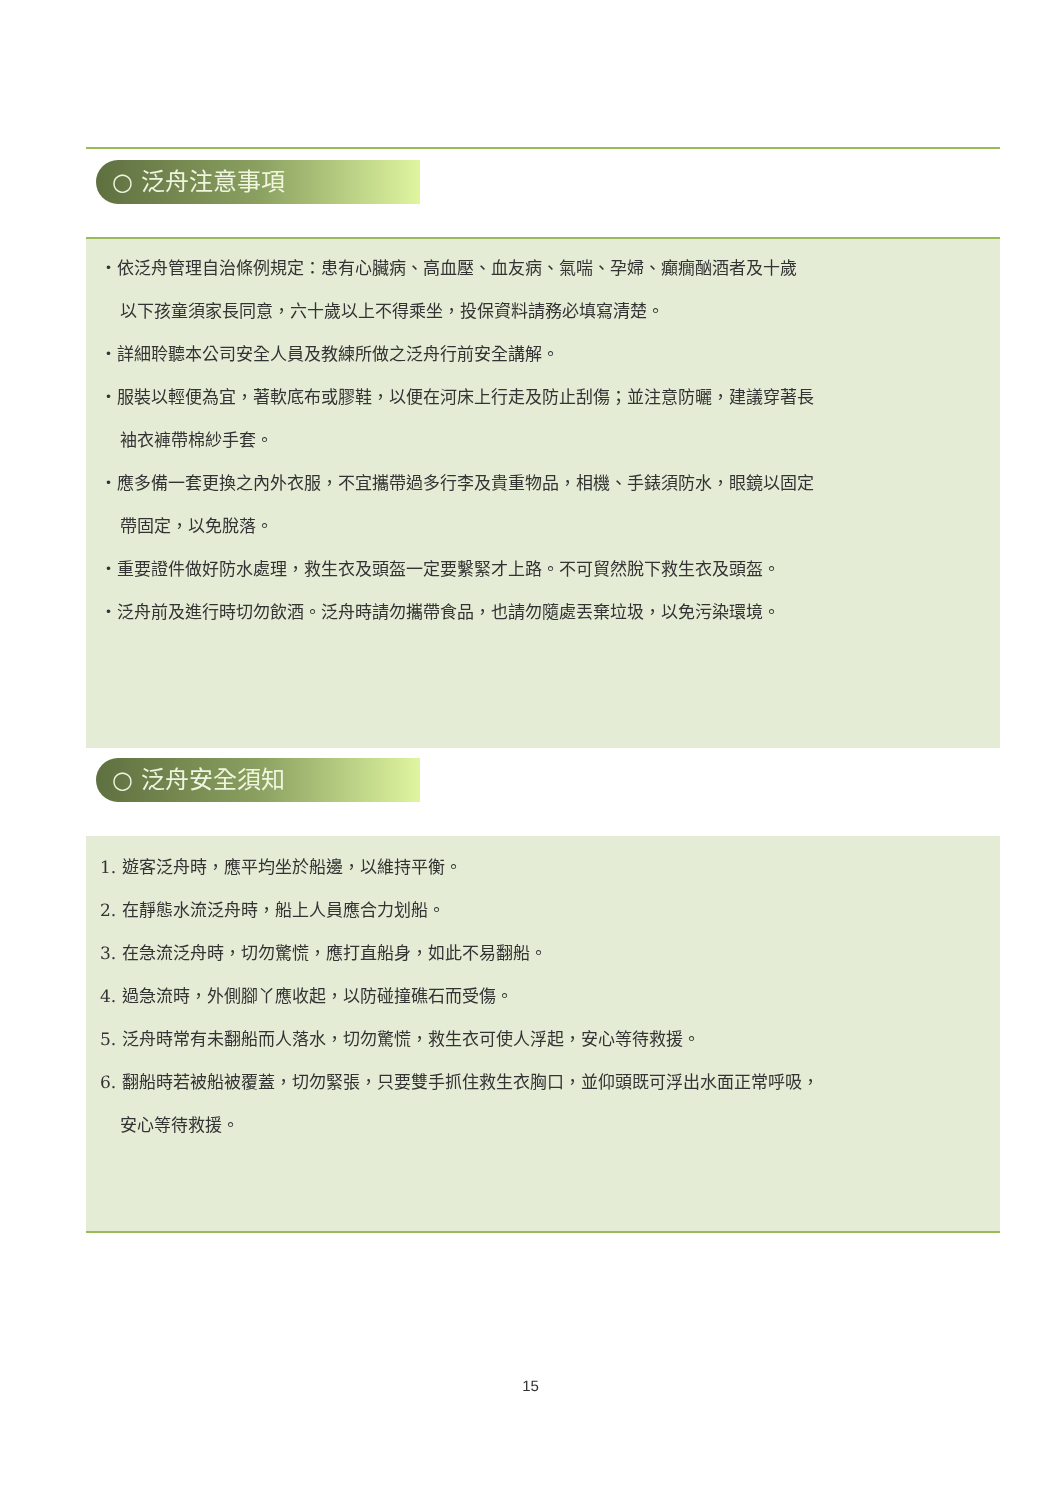○ 泛舟注意事項
・依泛舟管理自治條例規定：患有心臟病、高血壓、血友病、氣喘、孕婦、癲癇酗酒者及十歲
以下孩童須家長同意，六十歲以上不得乘坐，投保資料請務必填寫清楚。
・詳細聆聽本公司安全人員及教練所做之泛舟行前安全講解。
・服裝以輕便為宜，著軟底布或膠鞋，以便在河床上行走及防止刮傷；並注意防曬，建議穿著長
袖衣褲帶棉紗手套。
・應多備一套更換之內外衣服，不宜攜帶過多行李及貴重物品，相機、手錶須防水，眼鏡以固定
帶固定，以免脫落。
・重要證件做好防水處理，救生衣及頭盔一定要繫緊才上路。不可貿然脫下救生衣及頭盔。
・泛舟前及進行時切勿飲酒。泛舟時請勿攜帶食品，也請勿隨處丟棄垃圾，以免污染環境。
○ 泛舟安全須知
1. 遊客泛舟時，應平均坐於船邊，以維持平衡。
2. 在靜態水流泛舟時，船上人員應合力划船。
3. 在急流泛舟時，切勿驚慌，應打直船身，如此不易翻船。
4. 過急流時，外側腳丫應收起，以防碰撞礁石而受傷。
5. 泛舟時常有未翻船而人落水，切勿驚慌，救生衣可使人浮起，安心等待救援。
6. 翻船時若被船被覆蓋，切勿緊張，只要雙手抓住救生衣胸口，並仰頭既可浮出水面正常呼吸，
安心等待救援。
15